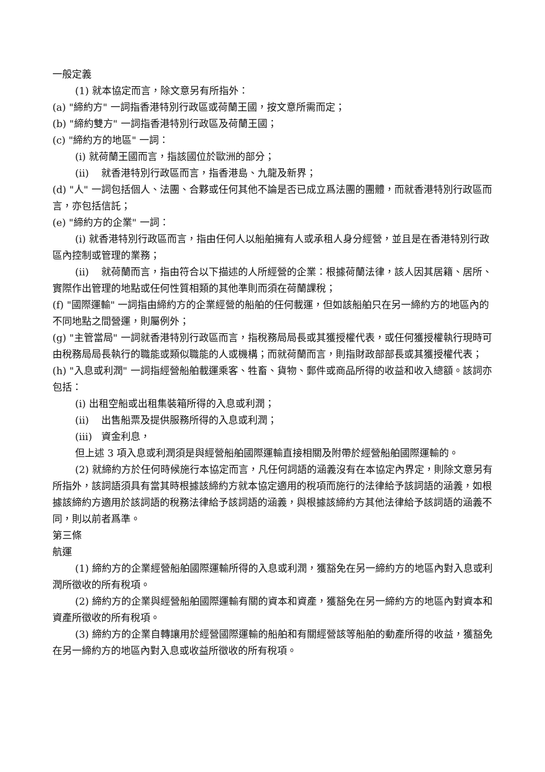一般定義
(1) 就本協定而言，除文意另有所指外：
(a) "締約方" 一詞指香港特別行政區或荷蘭王國，按文意所需而定；
(b) "締約雙方" 一詞指香港特別行政區及荷蘭王國；
(c) "締約方的地區" 一詞：
(i) 就荷蘭王國而言，指該國位於歐洲的部分；
(ii) 就香港特別行政區而言，指香港島、九龍及新界；
(d) "人" 一詞包括個人、法團、合夥或任何其他不論是否已成立爲法團的團體，而就香港特別行政區而言，亦包括信託；
(e) "締約方的企業" 一詞：
(i) 就香港特別行政區而言，指由任何人以船舶擁有人或承租人身分經營，並且是在香港特別行政區內控制或管理的業務；
(ii) 就荷蘭而言，指由符合以下描述的人所經營的企業：根據荷蘭法律，該人因其居籍、居所、實際作出管理的地點或任何性質相類的其他準則而須在荷蘭課稅；
(f) "國際運輸" 一詞指由締約方的企業經營的船舶的任何載運，但如該船舶只在另一締約方的地區內的不同地點之間營運，則屬例外；
(g) "主管當局" 一詞就香港特別行政區而言，指稅務局局長或其獲授權代表，或任何獲授權執行現時可由稅務局局長執行的職能或類似職能的人或機構；而就荷蘭而言，則指財政部部長或其獲授權代表；
(h) "入息或利潤" 一詞指經營船舶載運乘客、牲畜、貨物、郵件或商品所得的收益和收入總額。該詞亦包括：
(i) 出租空船或出租集裝箱所得的入息或利潤；
(ii) 出售船票及提供服務所得的入息或利潤；
(iii) 資金利息，
但上述 3 項入息或利潤須是與經營船舶國際運輸直接相關及附帶於經營船舶國際運輸的。
(2) 就締約方於任何時候施行本協定而言，凡任何詞語的涵義沒有在本協定內界定，則除文意另有所指外，該詞語須具有當其時根據該締約方就本協定適用的稅項而施行的法律給予該詞語的涵義，如根據該締約方適用於該詞語的稅務法律給予該詞語的涵義，與根據該締約方其他法律給予該詞語的涵義不同，則以前者爲準。
第三條
航運
(1) 締約方的企業經營船舶國際運輸所得的入息或利潤，獲豁免在另一締約方的地區內對入息或利潤所徵收的所有稅項。
(2) 締約方的企業與經營船舶國際運輸有關的資本和資產，獲豁免在另一締約方的地區內對資本和資產所徵收的所有稅項。
(3) 締約方的企業自轉讓用於經營國際運輸的船舶和有關經營該等船舶的動產所得的收益，獲豁免在另一締約方的地區內對入息或收益所徵收的所有稅項。